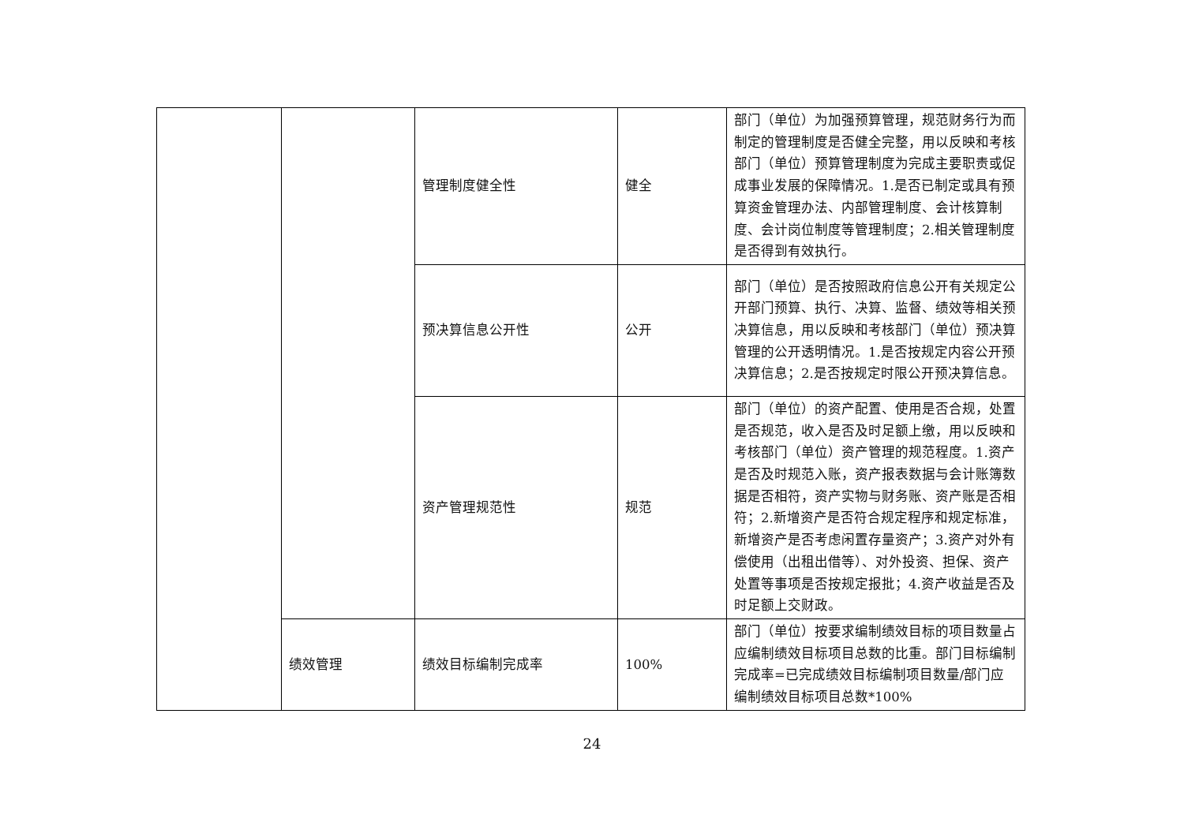| | | 管理制度健全性 | 健全 | 部门（单位）为加强预算管理，规范财务行为而制定的管理制度是否健全完整，用以反映和考核部门（单位）预算管理制度为完成主要职责或促成事业发展的保障情况。1.是否已制定或具有预算资金管理办法、内部管理制度、会计核算制度、会计岗位制度等管理制度；2.相关管理制度是否得到有效执行。 |
| | | 预决算信息公开性 | 公开 | 部门（单位）是否按照政府信息公开有关规定公开部门预算、执行、决算、监督、绩效等相关预决算信息，用以反映和考核部门（单位）预决算管理的公开透明情况。1.是否按规定内容公开预决算信息；2.是否按规定时限公开预决算信息。 |
| | | 资产管理规范性 | 规范 | 部门（单位）的资产配置、使用是否合规，处置是否规范，收入是否及时足额上缴，用以反映和考核部门（单位）资产管理的规范程度。1.资产是否及时规范入账，资产报表数据与会计账簿数据是否相符，资产实物与财务账、资产账是否相符；2.新增资产是否符合规定程序和规定标准，新增资产是否考虑闲置存量资产；3.资产对外有偿使用（出租出借等）、对外投资、担保、资产处置等事项是否按规定报批；4.资产收益是否及时足额上交财政。 |
| | 绩效管理 | 绩效目标编制完成率 | 100% | 部门（单位）按要求编制绩效目标的项目数量占应编制绩效目标项目总数的比重。部门目标编制完成率=已完成绩效目标编制项目数量/部门应编制绩效目标项目总数*100% |
24